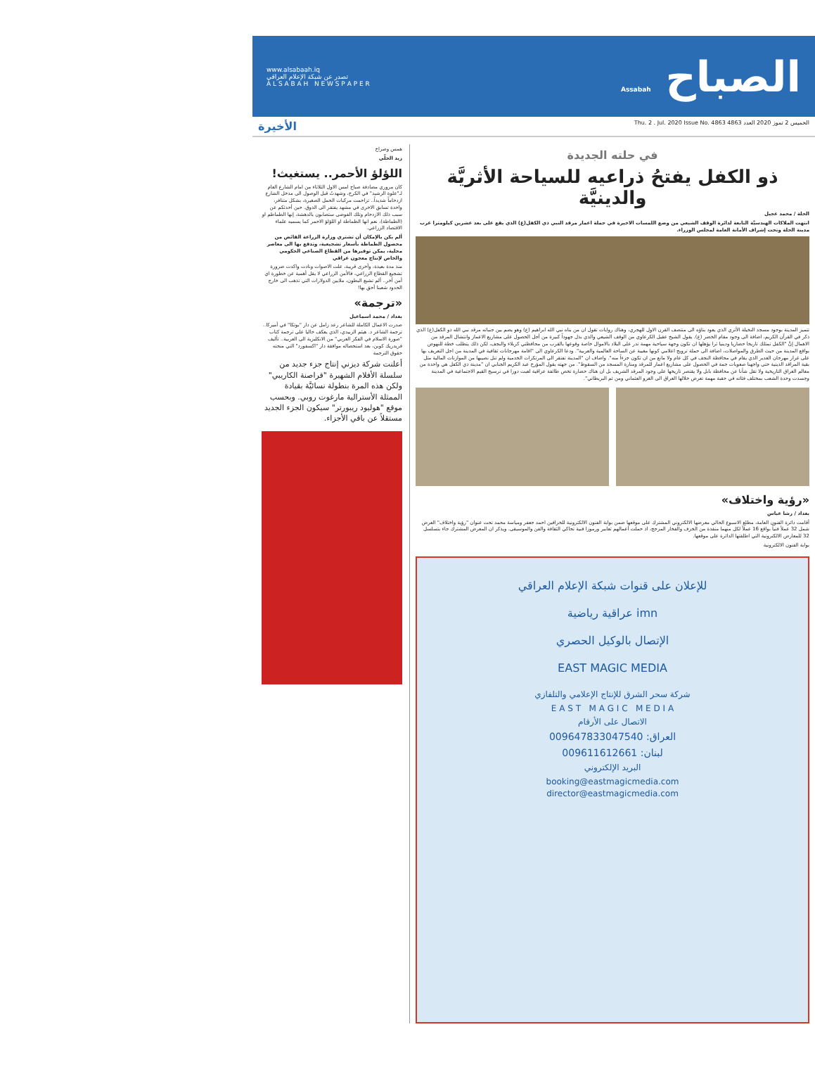الصباح Assabah
www.alsabaah.iq
تصدر عن شبكة الإعلام العراقي
A L S A B A H N E W S P A P E R
الخميس 2 تموز 2020 العدد 4863 Thu. 2 . Jul. 2020 Issue No. 4863 الأخيرة
في حلته الجديدة
ذو الكفل يفتحُ ذراعيه للسياحة الأثريَّة والدينيَّة
الحلة / محمد عجيل
انتهت الملاكات الهندسيَّة التابعة لدائرة الوقف الشيعي من وضع اللمسات الاخيرة في حملة اعمار مرقد النبي ذي الكفل(ع) الذي يقع على بعد عشرين كيلومترا غرب مدينة الحلة وتحت إشراف الأمانة العامة لمجلس الوزراء.
تتميز المدينة بوجود مسجد النخيلة الأثري الذي يعود بناؤه الى منتصف القرن الاول للهجري، وهناك روايات تقول ان من بناه نبي الله ابراهيم (ع) وهو يضم بين جنباته مرقد نبي الله ذو الكفل(ع) الذي ذكر في القرآن الكريم، اضافة الى وجود مقام الخضر (ع). يقول الشيخ عقيل الكرعاوي من الوقف الشيعي والذي بذل جهوداً كبيرة من أجل الحصول على مشاريع الاعمار وانتشال المرقد من الاهمال إنَّ "الكفل تمتلك تاريخا حضاريا ودينيا ثرا يؤهلها ان تكون وجهة سياحية مهمة تدر على البلاد بالاموال خاصة وقوعها بالقرب من محافظتي كربلاء والنجف، لكن ذلك يتطلب خطة للنهوض بواقع المدينة من حيث الطرق والمواصلات، اضافة الى حملة ترويج اعلامي كونها مغيبة عن الساحة العالمية والعربية". ودعا الكرعاوي الى "اقامة مهرجانات ثقافية في المدينة من اجل التعريف بها على غرار مهرجان الغدير الذي يقام في محافظة النجف في كل عام ولا مانع من ان تكون جزءاً منه". واضاف ان "المدينة تفتقر الى المرتكزات الخدمية ولم تنل نصيبها من الموازنات المالية مثل بقية المراقد الدينية حتى واجهنا صعوبات جمة في الحصول على مشاريع اعمار للمرقد ومنارة المسجد من السقوط". من جهته يقول المؤرخ عبد الكريم الجنابي ان "مدينة ذي الكفل هي واحدة من معالم العراق التاريخية ولا تقل شأنا عن محافظة بابل ولا يقتصر تاريخها على وجود المرقد الشريف بل ان هناك حضارة تخص طائفة عراقية لعبت دورا في ترسيخ القيم الاجتماعية في المدينة وجسدت وحدة الشعب بمختلف فئاته في حقبة مهمة تعرض خلالها العراق الى الغزو العثماني ومن ثم البريطاني".
«رؤية واختلاف»
بغداد / رشا عباس
أقامت دائرة الفنون العامة، مطلع الاسبوع الحالي معرضها الالكتروني المشترك على موقعها ضمن بوابة الفنون الالكترونية للخزافين احمد جعفر ومياسة محمد تحت عنوان "رؤية واختلاف" العرض شمل 32 عملاً فنياً بواقع 16 عملاً لكل منهما منفذة من الخزف والفخار المزجج، اذ حملت أعمالهم تعابير ورموزا فنية تحاكي الثقافة والفن والموسيقى. ويذكر ان المعرض المشترك جاء بتسلسل 32 للمعارض الالكترونية التي اطلقتها الدائرة على موقعها.
بوابة الفنون الالكترونية
للإعلان على قنوات شبكة الإعلام العراقي
imn عراقية رياضية
الإتصال بالوكيل الحصري
EAST MAGIC MEDIA
شركة سحر الشرق للإنتاج الإعلامي والتلفازي
E A S T M A G I C M E D I A
الاتصال على الأرقام
العراق: 009647833047540
لبنان: 009611612661
البريد الإلكتروني
booking@eastmagicmedia.com
director@eastmagicmedia.com
همس وصراخ
زيد الحلّي
اللؤلؤ الأحمر.. يستغيث!
كان مروري مصادفة صباح امس الاول الثلاثاء من امام الشارع العام لـ"علوة الرشيد" في الكرخ، وشهدتُ قبل الوصول الى مدخل الشارع ازدحاماً شديداً.. تزاحمت مركبات الحمل الصغيرة، بشكل متنافر، واحدة تسابق الاخرى في مشهد يفتقر الى الذوق. حين أحدثكم عن سبب ذلك الازدحام وتلك الفوضى ستصابون بالدهشة، إنها الطماطم او (الطماطة)، نعم انها الطماطة او اللؤلؤ الاحمر كما يسميه علماء الاقتصاد الزراعي.
ألم يكن بالإمكان أن تشتري وزارة الزراعة الفائض من محصول الطماطة بأسعار تشجيعية، وتدفع بها الى معاصر محلية، يمكن توفيرها من القطاع الصناعي الحكومي والخاص لإنتاج معجون عراقي
منذ مدة بعيدة، وأخرى قريبة، علت الاصوات ونادت واكدت ضرورة تشجيع القطاع الزراعي، فالأمن الزراعي لا يقل أهمية عن خطورة اي أمن آخر.. ألم تشبع البطون، ملايين الدولارات التي تذهب الى خارج الحدود شعبنا أحق بها!
«ترجمة»
بغداد / محمد اسماعيل
صدرت الاعمال الكاملة للشاعر رعد زامل عن دار "بوتكا" في أميركا.. ترجمة الشاعر د. هيثم الزبيدي، الذي يعكف حاليا على ترجمة كتاب "صورة الاسلام في الفكر العربي" من الانكليزية الى العربية.. تأليف فريدريك كوبن، بعد استحصاله موافقة دار "اكسفورد" التي منحته حقوق الترجمة
أعلنت شركة ديزني إنتاج جزء جديد من سلسلة الأفلام الشهيرة "قراصنة الكاريبي" ولكن هذه المرة بنطولة نسائيَّة بقيادة الممثلة الأسترالية مارغوت روبي. وبحسب موقع "هوليود ريبورتر" سيكون الجزء الجديد مستقلاً عن باقي الأجزاء.